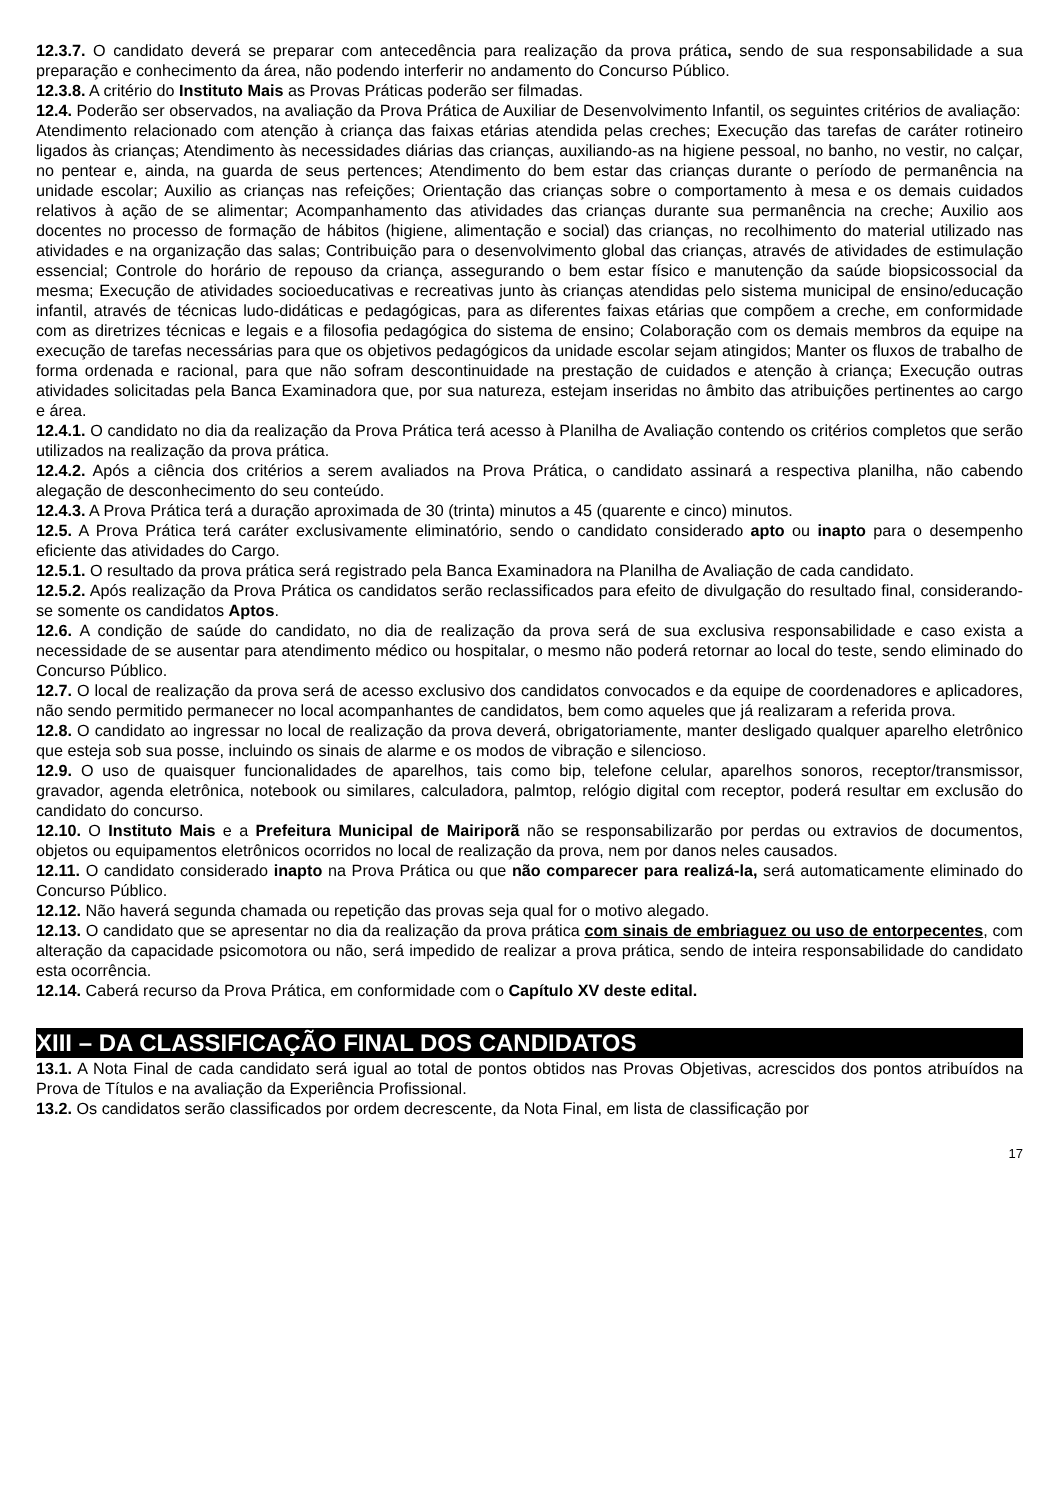12.3.7. O candidato deverá se preparar com antecedência para realização da prova prática, sendo de sua responsabilidade a sua preparação e conhecimento da área, não podendo interferir no andamento do Concurso Público.
12.3.8. A critério do Instituto Mais as Provas Práticas poderão ser filmadas.
12.4. Poderão ser observados, na avaliação da Prova Prática de Auxiliar de Desenvolvimento Infantil, os seguintes critérios de avaliação:
Atendimento relacionado com atenção à criança das faixas etárias atendida pelas creches; Execução das tarefas de caráter rotineiro ligados às crianças; Atendimento às necessidades diárias das crianças, auxiliando-as na higiene pessoal, no banho, no vestir, no calçar, no pentear e, ainda, na guarda de seus pertences; Atendimento do bem estar das crianças durante o período de permanência na unidade escolar; Auxilio as crianças nas refeições; Orientação das crianças sobre o comportamento à mesa e os demais cuidados relativos à ação de se alimentar; Acompanhamento das atividades das crianças durante sua permanência na creche; Auxilio aos docentes no processo de formação de hábitos (higiene, alimentação e social) das crianças, no recolhimento do material utilizado nas atividades e na organização das salas; Contribuição para o desenvolvimento global das crianças, através de atividades de estimulação essencial; Controle do horário de repouso da criança, assegurando o bem estar físico e manutenção da saúde biopsicossocial da mesma; Execução de atividades socioeducativas e recreativas junto às crianças atendidas pelo sistema municipal de ensino/educação infantil, através de técnicas ludo-didáticas e pedagógicas, para as diferentes faixas etárias que compõem a creche, em conformidade com as diretrizes técnicas e legais e a filosofia pedagógica do sistema de ensino; Colaboração com os demais membros da equipe na execução de tarefas necessárias para que os objetivos pedagógicos da unidade escolar sejam atingidos; Manter os fluxos de trabalho de forma ordenada e racional, para que não sofram descontinuidade na prestação de cuidados e atenção à criança; Execução outras atividades solicitadas pela Banca Examinadora que, por sua natureza, estejam inseridas no âmbito das atribuições pertinentes ao cargo e área.
12.4.1. O candidato no dia da realização da Prova Prática terá acesso à Planilha de Avaliação contendo os critérios completos que serão utilizados na realização da prova prática.
12.4.2. Após a ciência dos critérios a serem avaliados na Prova Prática, o candidato assinará a respectiva planilha, não cabendo alegação de desconhecimento do seu conteúdo.
12.4.3. A Prova Prática terá a duração aproximada de 30 (trinta) minutos a 45 (quarente e cinco) minutos.
12.5. A Prova Prática terá caráter exclusivamente eliminatório, sendo o candidato considerado apto ou inapto para o desempenho eficiente das atividades do Cargo.
12.5.1. O resultado da prova prática será registrado pela Banca Examinadora na Planilha de Avaliação de cada candidato.
12.5.2. Após realização da Prova Prática os candidatos serão reclassificados para efeito de divulgação do resultado final, considerando-se somente os candidatos Aptos.
12.6. A condição de saúde do candidato, no dia de realização da prova será de sua exclusiva responsabilidade e caso exista a necessidade de se ausentar para atendimento médico ou hospitalar, o mesmo não poderá retornar ao local do teste, sendo eliminado do Concurso Público.
12.7. O local de realização da prova será de acesso exclusivo dos candidatos convocados e da equipe de coordenadores e aplicadores, não sendo permitido permanecer no local acompanhantes de candidatos, bem como aqueles que já realizaram a referida prova.
12.8. O candidato ao ingressar no local de realização da prova deverá, obrigatoriamente, manter desligado qualquer aparelho eletrônico que esteja sob sua posse, incluindo os sinais de alarme e os modos de vibração e silencioso.
12.9. O uso de quaisquer funcionalidades de aparelhos, tais como bip, telefone celular, aparelhos sonoros, receptor/transmissor, gravador, agenda eletrônica, notebook ou similares, calculadora, palmtop, relógio digital com receptor, poderá resultar em exclusão do candidato do concurso.
12.10. O Instituto Mais e a Prefeitura Municipal de Mairiporã não se responsabilizarão por perdas ou extravios de documentos, objetos ou equipamentos eletrônicos ocorridos no local de realização da prova, nem por danos neles causados.
12.11. O candidato considerado inapto na Prova Prática ou que não comparecer para realizá-la, será automaticamente eliminado do Concurso Público.
12.12. Não haverá segunda chamada ou repetição das provas seja qual for o motivo alegado.
12.13. O candidato que se apresentar no dia da realização da prova prática com sinais de embriaguez ou uso de entorpecentes, com alteração da capacidade psicomotora ou não, será impedido de realizar a prova prática, sendo de inteira responsabilidade do candidato esta ocorrência.
12.14. Caberá recurso da Prova Prática, em conformidade com o Capítulo XV deste edital.
XIII – DA CLASSIFICAÇÃO FINAL DOS CANDIDATOS
13.1. A Nota Final de cada candidato será igual ao total de pontos obtidos nas Provas Objetivas, acrescidos dos pontos atribuídos na Prova de Títulos e na avaliação da Experiência Profissional.
13.2. Os candidatos serão classificados por ordem decrescente, da Nota Final, em lista de classificação por
17